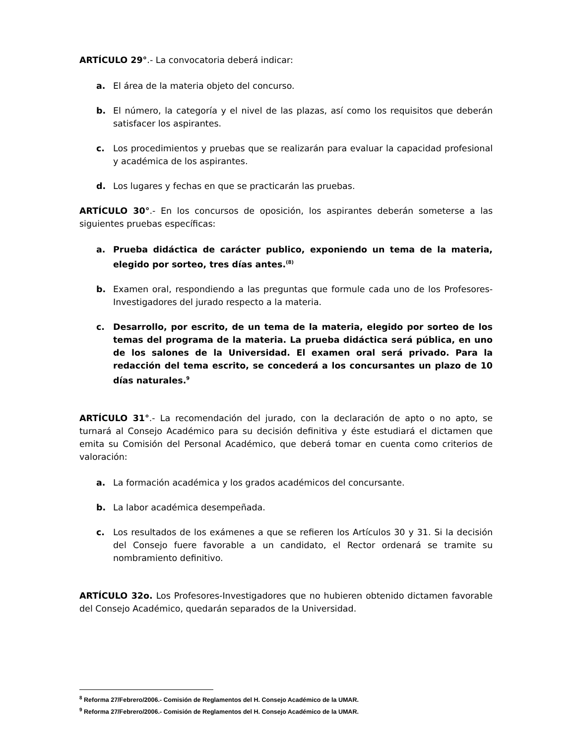ARTÍCULO 29°.- La convocatoria deberá indicar:
a. El área de la materia objeto del concurso.
b. El número, la categoría y el nivel de las plazas, así como los requisitos que deberán satisfacer los aspirantes.
c. Los procedimientos y pruebas que se realizarán para evaluar la capacidad profesional y académica de los aspirantes.
d. Los lugares y fechas en que se practicarán las pruebas.
ARTÍCULO 30°.- En los concursos de oposición, los aspirantes deberán someterse a las siguientes pruebas específicas:
a. Prueba didáctica de carácter publico, exponiendo un tema de la materia, elegido por sorteo, tres días antes.<sup>(8)</sup>
b. Examen oral, respondiendo a las preguntas que formule cada uno de los Profesores-Investigadores del jurado respecto a la materia.
c. Desarrollo, por escrito, de un tema de la materia, elegido por sorteo de los temas del programa de la materia. La prueba didáctica será pública, en uno de los salones de la Universidad. El examen oral será privado. Para la redacción del tema escrito, se concederá a los concursantes un plazo de 10 días naturales.<sup>9</sup>
ARTÍCULO 31°.- La recomendación del jurado, con la declaración de apto o no apto, se turnará al Consejo Académico para su decisión definitiva y éste estudiará el dictamen que emita su Comisión del Personal Académico, que deberá tomar en cuenta como criterios de valoración:
a. La formación académica y los grados académicos del concursante.
b. La labor académica desempeñada.
c. Los resultados de los exámenes a que se refieren los Artículos 30 y 31. Si la decisión del Consejo fuere favorable a un candidato, el Rector ordenará se tramite su nombramiento definitivo.
ARTÍCULO 32o. Los Profesores-Investigadores que no hubieren obtenido dictamen favorable del Consejo Académico, quedarán separados de la Universidad.
<sup>8</sup> Reforma 27/Febrero/2006.- Comisión de Reglamentos del H. Consejo Académico de la UMAR.
<sup>9</sup> Reforma 27/Febrero/2006.- Comisión de Reglamentos del H. Consejo Académico de la UMAR.